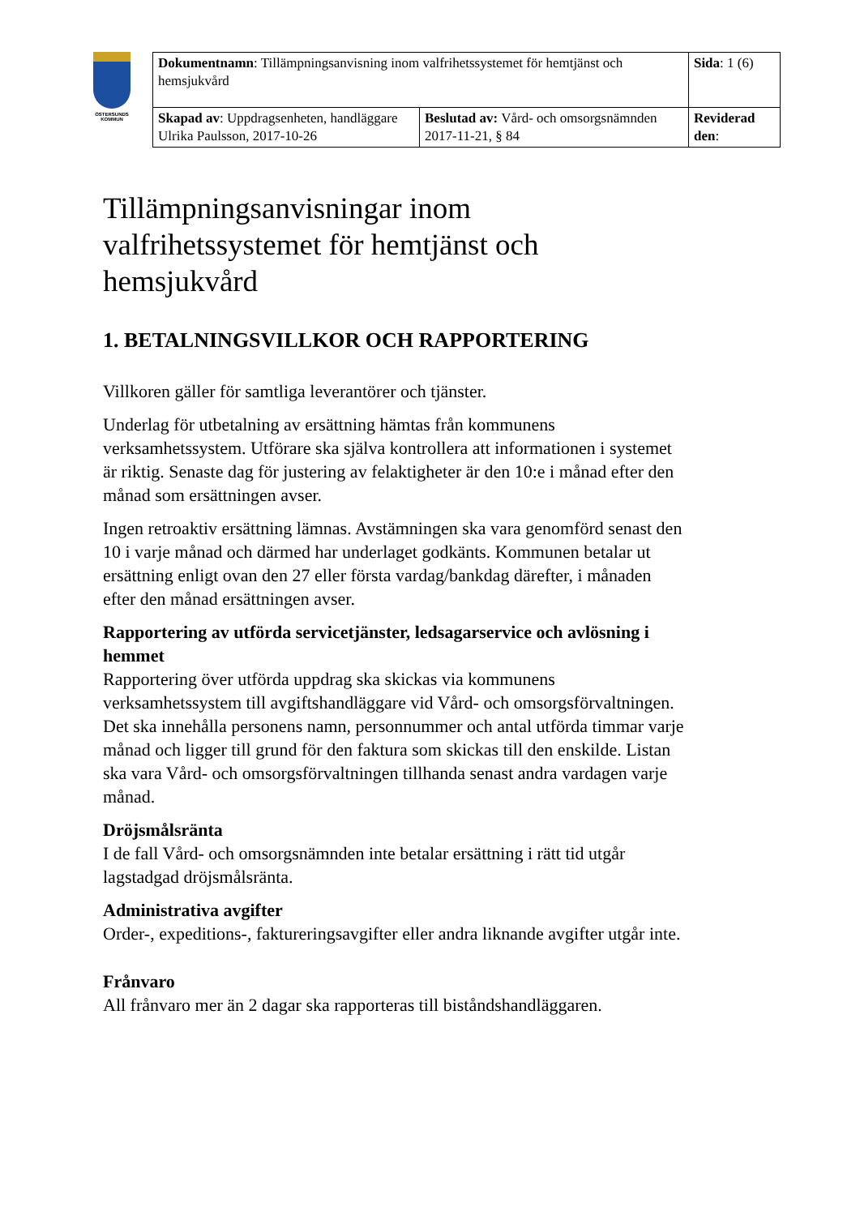ÖSTERSUNDS
KOMMUN
| Dokumentnamn : Tillämpningsanvisning inom valfrihetssystemet för hemtjänst och hemsjukvård | | Sida : 1 (6) |
| Skapad av : Uppdragsenheten, handläggare Ulrika Paulsson, 2017-10-26 | Beslutad av: Vård- och omsorgsnämnden 2017-11-21, § 84 | Reviderad den : |
Tillämpningsanvisningar inom valfrihetssystemet för hemtjänst och hemsjukvård
1. BETALNINGSVILLKOR OCH RAPPORTERING
Villkoren gäller för samtliga leverantörer och tjänster.
Underlag för utbetalning av ersättning hämtas från kommunens verksamhetssystem. Utförare ska själva kontrollera att informationen i systemet är riktig. Senaste dag för justering av felaktigheter är den 10:e i månad efter den månad som ersättningen avser.
Ingen retroaktiv ersättning lämnas. Avstämningen ska vara genomförd senast den 10 i varje månad och därmed har underlaget godkänts. Kommunen betalar ut ersättning enligt ovan den 27 eller första vardag/bankdag därefter, i månaden efter den månad ersättningen avser.
Rapportering av utförda servicetjänster, ledsagarservice och avlösning i hemmet
Rapportering över utförda uppdrag ska skickas via kommunens verksamhetssystem till avgiftshandläggare vid Vård- och omsorgsförvaltningen. Det ska innehålla personens namn, personnummer och antal utförda timmar varje månad och ligger till grund för den faktura som skickas till den enskilde. Listan ska vara Vård- och omsorgsförvaltningen tillhanda senast andra vardagen varje månad.
Dröjsmålsränta
I de fall Vård- och omsorgsnämnden inte betalar ersättning i rätt tid utgår lagstadgad dröjsmålsränta.
Administrativa avgifter
Order-, expeditions-, faktureringsavgifter eller andra liknande avgifter utgår inte.
Frånvaro
All frånvaro mer än 2 dagar ska rapporteras till biståndshandläggaren.